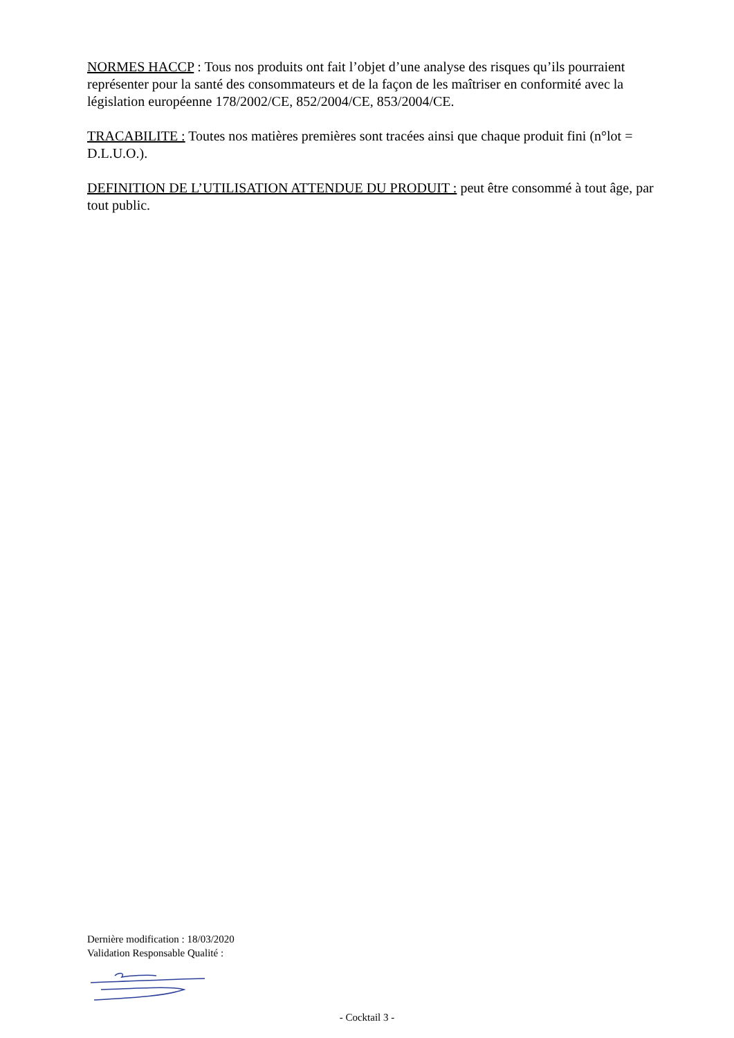NORMES HACCP : Tous nos produits ont fait l’objet d’une analyse des risques qu’ils pourraient représenter pour la santé des consommateurs et de la façon de les maîtriser en conformité avec la législation européenne 178/2002/CE, 852/2004/CE, 853/2004/CE.
TRACABILITE : Toutes nos matières premières sont tracées ainsi que chaque produit fini (n°lot = D.L.U.O.).
DEFINITION DE L’UTILISATION ATTENDUE DU PRODUIT : peut être consommé à tout âge, par tout public.
Dernière modification : 18/03/2020
Validation Responsable Qualité :
- Cocktail 3 -